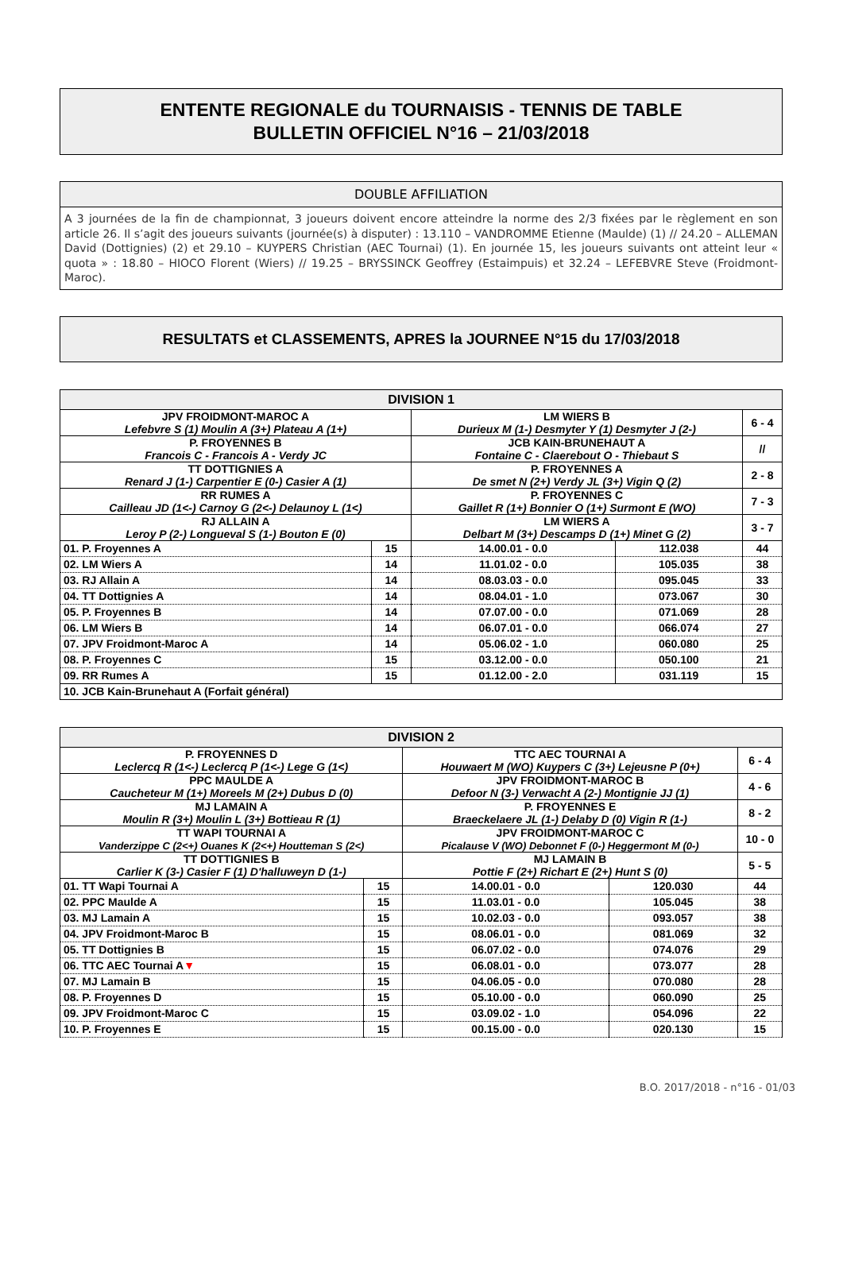ENTENTE REGIONALE du TOURNAISIS - TENNIS DE TABLE
BULLETIN OFFICIEL N°16 – 21/03/2018
DOUBLE AFFILIATION
A 3 journées de la fin de championnat, 3 joueurs doivent encore atteindre la norme des 2/3 fixées par le règlement en son article 26. Il s’agit des joueurs suivants (journée(s) à disputer) : 13.110 – VANDROMME Etienne (Maulde) (1) // 24.20 – ALLEMAN David (Dottignies) (2) et 29.10 – KUYPERS Christian (AEC Tournai) (1). En journée 15, les joueurs suivants ont atteint leur « quota » : 18.80 – HIOCO Florent (Wiers) // 19.25 – BRYSSINCK Geoffrey (Estaimpuis) et 32.24 – LEFEBVRE Steve (Froidmont-Maroc).
RESULTATS et CLASSEMENTS, APRES la JOURNEE N°15 du 17/03/2018
| DIVISION 1 | | | | |
| --- | --- | --- | --- | --- |
| JPV FROIDMONT-MAROC A Lefebvre S (1) Moulin A (3+) Plateau A (1+) | | LM WIERS B Durieux M (1-) Desmyter Y (1) Desmyter J (2-) | | 6 - 4 |
| P. FROYENNES B Francois C - Francois A - Verdy JC | | JCB KAIN-BRUNEHAUT A Fontaine C - Claerebout O - Thiebaut S | | // |
| TT DOTTIGNIES A Renard J (1-) Carpentier E (0-) Casier A (1) | | P. FROYENNES A De smet N (2+) Verdy JL (3+) Vigin Q (2) | | 2 - 8 |
| RR RUMES A Cailleau JD (1<-) Carnoy G (2<-) Delaunoy L (1<) | | P. FROYENNES C Gaillet R (1+) Bonnier O (1+) Surmont E (WO) | | 7 - 3 |
| RJ ALLAIN A Leroy P (2-) Longueval S (1-) Bouton E (0) | | LM WIERS A Delbart M (3+) Descamps D (1+) Minet G (2) | | 3 - 7 |
| 01. P. Froyennes A | 15 | 14.00.01 - 0.0 | 112.038 | 44 |
| 02. LM Wiers A | 14 | 11.01.02 - 0.0 | 105.035 | 38 |
| 03. RJ Allain A | 14 | 08.03.03 - 0.0 | 095.045 | 33 |
| 04. TT Dottignies A | 14 | 08.04.01 - 1.0 | 073.067 | 30 |
| 05. P. Froyennes B | 14 | 07.07.00 - 0.0 | 071.069 | 28 |
| 06. LM Wiers B | 14 | 06.07.01 - 0.0 | 066.074 | 27 |
| 07. JPV Froidmont-Maroc A | 14 | 05.06.02 - 1.0 | 060.080 | 25 |
| 08. P. Froyennes C | 15 | 03.12.00 - 0.0 | 050.100 | 21 |
| 09. RR Rumes A | 15 | 01.12.00 - 2.0 | 031.119 | 15 |
| 10. JCB Kain-Brunehaut A (Forfait général) | | | | |
| DIVISION 2 | | | | |
| --- | --- | --- | --- | --- |
| P. FROYENNES D Leclercq R (1<-) Leclercq P (1<-) Lege G (1<) | | TTC AEC TOURNAI A Houwaert M (WO) Kuypers C (3+) Lejeusne P (0+) | | 6 - 4 |
| PPC MAULDE A Caucheteur M (1+) Moreels M (2+) Dubus D (0) | | JPV FROIDMONT-MAROC B Defoor N (3-) Verwacht A (2-) Montignie JJ (1) | | 4 - 6 |
| MJ LAMAIN A Moulin R (3+) Moulin L (3+) Bottieau R (1) | | P. FROYENNES E Braeckelaere JL (1-) Delaby D (0) Vigin R (1-) | | 8 - 2 |
| TT WAPI TOURNAI A Vanderzippe C (2<+) Ouanes K (2<+) Houtteman S (2<) | | JPV FROIDMONT-MAROC C Picalause V (WO) Debonnet F (0-) Heggermont M (0-) | | 10 - 0 |
| TT DOTTIGNIES B Carlier K (3-) Casier F (1) D'halluweyn D (1-) | | MJ LAMAIN B Pottie F (2+) Richart E (2+) Hunt S (0) | | 5 - 5 |
| 01. TT Wapi Tournai A | 15 | 14.00.01 - 0.0 | 120.030 | 44 |
| 02. PPC Maulde A | 15 | 11.03.01 - 0.0 | 105.045 | 38 |
| 03. MJ Lamain A | 15 | 10.02.03 - 0.0 | 093.057 | 38 |
| 04. JPV Froidmont-Maroc B | 15 | 08.06.01 - 0.0 | 081.069 | 32 |
| 05. TT Dottignies B | 15 | 06.07.02 - 0.0 | 074.076 | 29 |
| 06. TTC AEC Tournai A ▼ | 15 | 06.08.01 - 0.0 | 073.077 | 28 |
| 07. MJ Lamain B | 15 | 04.06.05 - 0.0 | 070.080 | 28 |
| 08. P. Froyennes D | 15 | 05.10.00 - 0.0 | 060.090 | 25 |
| 09. JPV Froidmont-Maroc C | 15 | 03.09.02 - 1.0 | 054.096 | 22 |
| 10. P. Froyennes E | 15 | 00.15.00 - 0.0 | 020.130 | 15 |
B.O. 2017/2018 - n°16 - 01/03